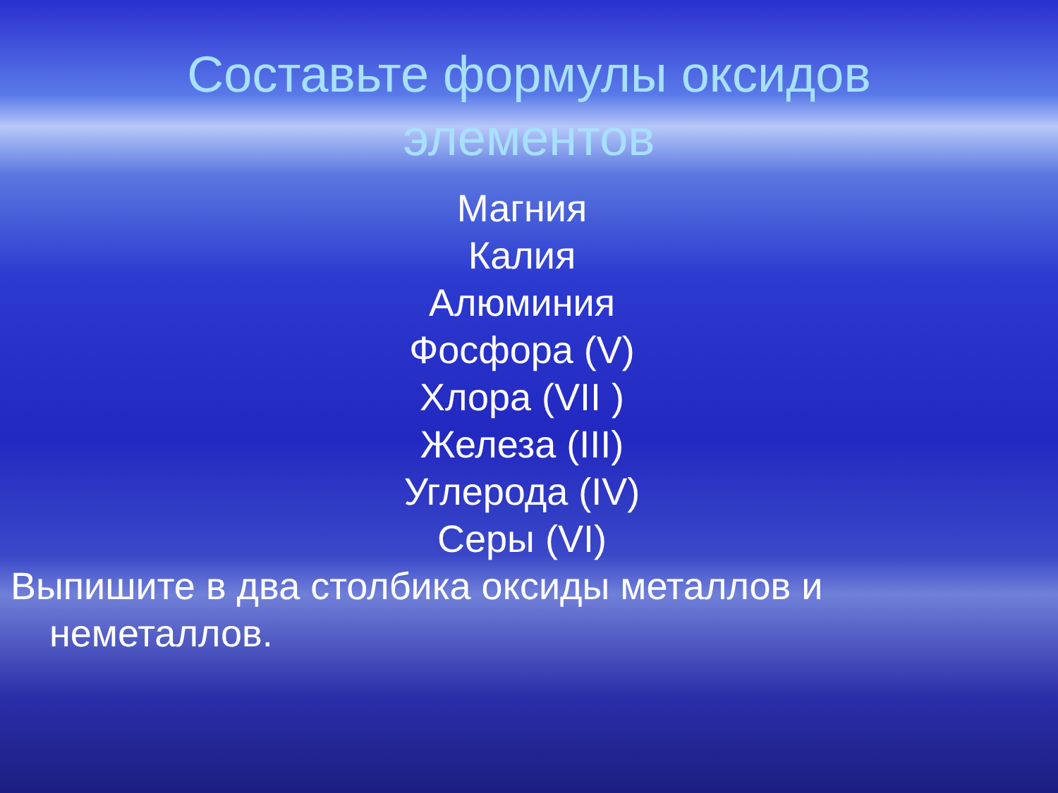Составьте формулы оксидов
элементов
Магния
Калия
Алюминия
Фосфора (V)
Хлора (VII )
Железа (III)
Углерода (IV)
Серы (VI)
Выпишите в два столбика оксиды металлов и неметаллов.